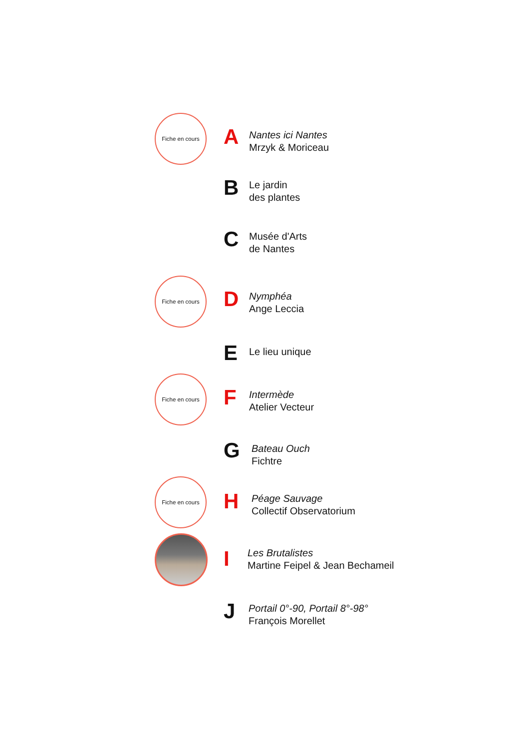Fiche en cours
A
Nantes ici Nantes
Mrzyk & Moriceau
B
Le jardin
des plantes
C
Musée d'Arts
de Nantes
Fiche en cours
D
Nymphéa
Ange Leccia
E Le lieu unique
Fiche en cours
F
Intermède
Atelier Vecteur
G
Bateau Ouch
Fichtre
Fiche en cours
H
Péage Sauvage
Collectif Observatorium
I
Les Brutalistes
Martine Feipel & Jean Bechameil
J
Portail 0°-90, Portail 8°-98°
François Morellet